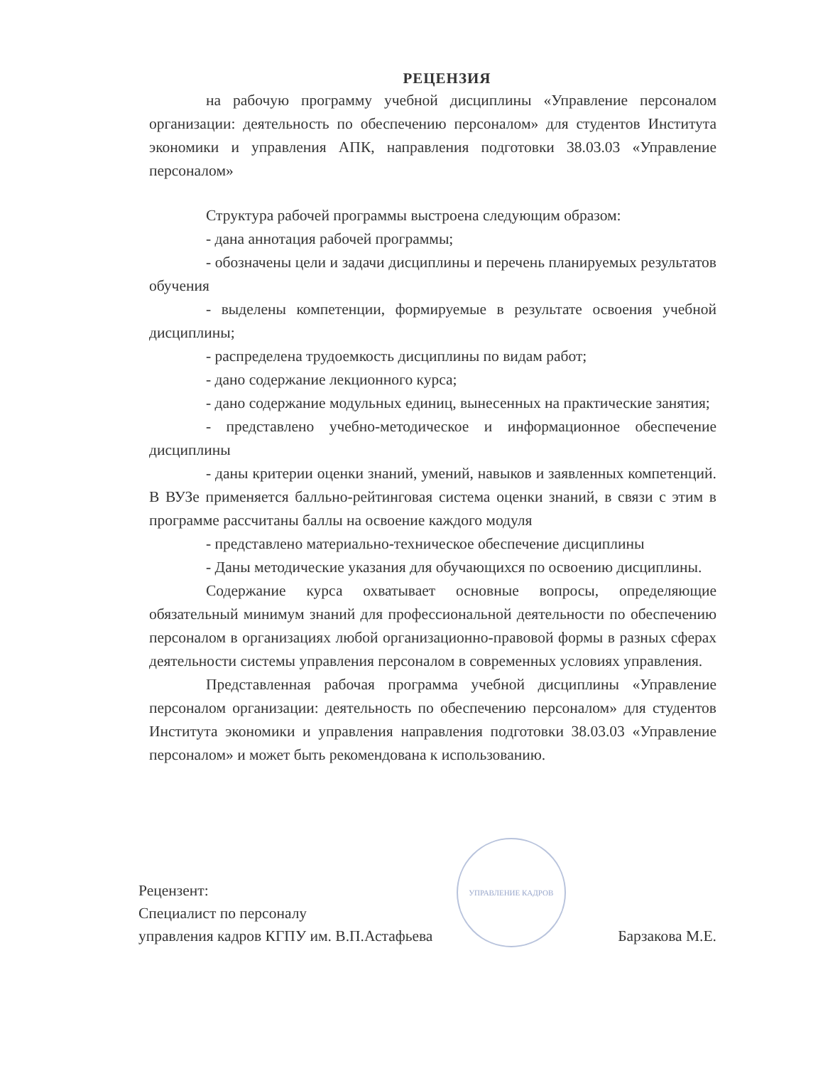РЕЦЕНЗИЯ
на рабочую программу учебной дисциплины «Управление персоналом организации: деятельность по обеспечению персоналом» для студентов Института экономики и управления АПК, направления подготовки 38.03.03 «Управление персоналом»
Структура рабочей программы выстроена следующим образом:
- дана аннотация рабочей программы;
- обозначены цели и задачи дисциплины и перечень планируемых результатов обучения
- выделены компетенции, формируемые в результате освоения учебной дисциплины;
- распределена трудоемкость дисциплины по видам работ;
- дано содержание лекционного курса;
- дано содержание модульных единиц, вынесенных на практические занятия;
- представлено учебно-методическое и информационное обеспечение дисциплины
- даны критерии оценки знаний, умений, навыков и заявленных компетенций. В ВУЗе применяется балльно-рейтинговая система оценки знаний, в связи с этим в программе рассчитаны баллы на освоение каждого модуля
- представлено материально-техническое обеспечение дисциплины
- Даны методические указания для обучающихся по освоению дисциплины.
Содержание курса охватывает основные вопросы, определяющие обязательный минимум знаний для профессиональной деятельности по обеспечению персоналом в организациях любой организационно-правовой формы в разных сферах деятельности системы управления персоналом в современных условиях управления.
Представленная рабочая программа учебной дисциплины «Управление персоналом организации: деятельность по обеспечению персоналом» для студентов Института экономики и управления направления подготовки 38.03.03 «Управление персоналом» и может быть рекомендована к использованию.
Рецензент:
Специалист по персоналу
управления кадров КГПУ им. В.П.Астафьева
УПРАВЛЕНИЕ КАДРОВ
Барзакова М.Е.